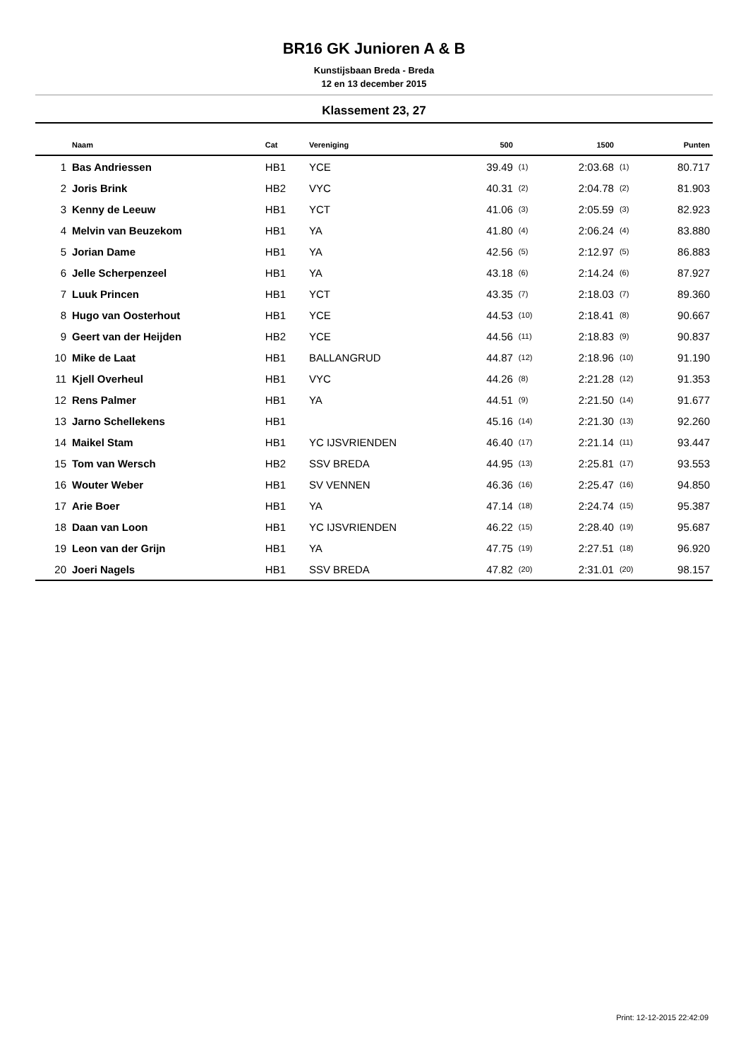BR16 GK Junioren A & B
Kunstijsbaan Breda - Breda
12 en 13 december 2015
Klassement 23, 27
| | Naam | Cat | Vereniging | 500 | | 1500 | | Punten |
| --- | --- | --- | --- | --- | --- | --- | --- | --- |
| 1 | Bas Andriessen | HB1 | YCE | 39.49 | (1) | 2:03.68 | (1) | 80.717 |
| 2 | Joris Brink | HB2 | VYC | 40.31 | (2) | 2:04.78 | (2) | 81.903 |
| 3 | Kenny de Leeuw | HB1 | YCT | 41.06 | (3) | 2:05.59 | (3) | 82.923 |
| 4 | Melvin van Beuzekom | HB1 | YA | 41.80 | (4) | 2:06.24 | (4) | 83.880 |
| 5 | Jorian Dame | HB1 | YA | 42.56 | (5) | 2:12.97 | (5) | 86.883 |
| 6 | Jelle Scherpenzeel | HB1 | YA | 43.18 | (6) | 2:14.24 | (6) | 87.927 |
| 7 | Luuk Princen | HB1 | YCT | 43.35 | (7) | 2:18.03 | (7) | 89.360 |
| 8 | Hugo van Oosterhout | HB1 | YCE | 44.53 | (10) | 2:18.41 | (8) | 90.667 |
| 9 | Geert van der Heijden | HB2 | YCE | 44.56 | (11) | 2:18.83 | (9) | 90.837 |
| 10 | Mike de Laat | HB1 | BALLANGRUD | 44.87 | (12) | 2:18.96 | (10) | 91.190 |
| 11 | Kjell Overheul | HB1 | VYC | 44.26 | (8) | 2:21.28 | (12) | 91.353 |
| 12 | Rens Palmer | HB1 | YA | 44.51 | (9) | 2:21.50 | (14) | 91.677 |
| 13 | Jarno Schellekens | HB1 | | 45.16 | (14) | 2:21.30 | (13) | 92.260 |
| 14 | Maikel Stam | HB1 | YC IJSVRIENDEN | 46.40 | (17) | 2:21.14 | (11) | 93.447 |
| 15 | Tom van Wersch | HB2 | SSV BREDA | 44.95 | (13) | 2:25.81 | (17) | 93.553 |
| 16 | Wouter Weber | HB1 | SV VENNEN | 46.36 | (16) | 2:25.47 | (16) | 94.850 |
| 17 | Arie Boer | HB1 | YA | 47.14 | (18) | 2:24.74 | (15) | 95.387 |
| 18 | Daan van Loon | HB1 | YC IJSVRIENDEN | 46.22 | (15) | 2:28.40 | (19) | 95.687 |
| 19 | Leon van der Grijn | HB1 | YA | 47.75 | (19) | 2:27.51 | (18) | 96.920 |
| 20 | Joeri Nagels | HB1 | SSV BREDA | 47.82 | (20) | 2:31.01 | (20) | 98.157 |
Print: 12-12-2015 22:42:09